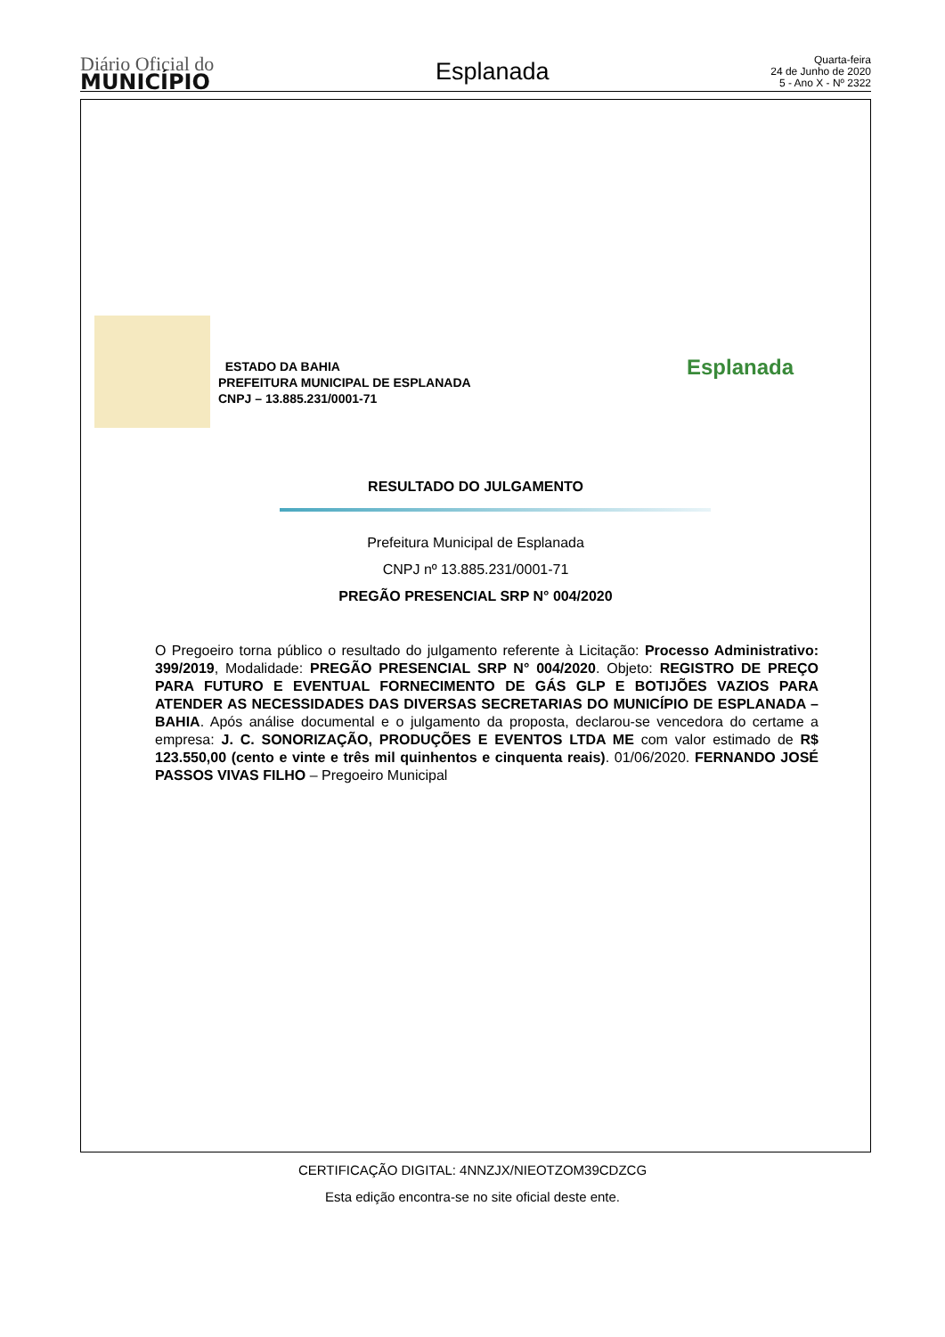Diário Oficial do
MUNICÍPIO
Esplanada
Quarta-feira
24 de Junho de 2020
5 - Ano X - Nº 2322
ESTADO DA BAHIA
PREFEITURA MUNICIPAL DE ESPLANADA
CNPJ – 13.885.231/0001-71
Esplanada
RESULTADO DO JULGAMENTO
Prefeitura Municipal de Esplanada
CNPJ nº 13.885.231/0001-71
PREGÃO PRESENCIAL SRP N° 004/2020
O Pregoeiro torna público o resultado do julgamento referente à Licitação: Processo Administrativo: 399/2019, Modalidade: PREGÃO PRESENCIAL SRP N° 004/2020. Objeto: REGISTRO DE PREÇO PARA FUTURO E EVENTUAL FORNECIMENTO DE GÁS GLP E BOTIJÕES VAZIOS PARA ATENDER AS NECESSIDADES DAS DIVERSAS SECRETARIAS DO MUNICÍPIO DE ESPLANADA – BAHIA. Após análise documental e o julgamento da proposta, declarou-se vencedora do certame a empresa: J. C. SONORIZAÇÃO, PRODUÇÕES E EVENTOS LTDA ME com valor estimado de R$ 123.550,00 (cento e vinte e três mil quinhentos e cinquenta reais). 01/06/2020. FERNANDO JOSÉ PASSOS VIVAS FILHO – Pregoeiro Municipal
CERTIFICAÇÃO DIGITAL: 4NNZJX/NIEOTZOM39CDZCG
Esta edição encontra-se no site oficial deste ente.